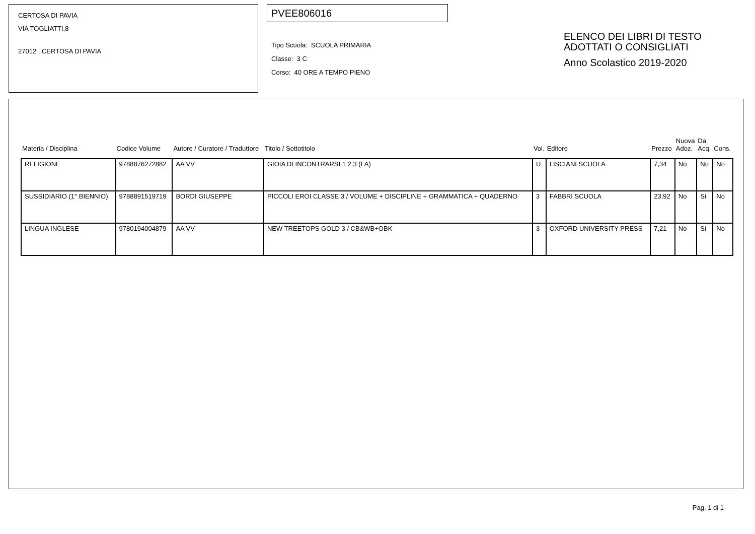CERTOSA DI PAVIA
VIA TOGLIATTI,8
27012 CERTOSA DI PAVIA
PVEE806016
Tipo Scuola: SCUOLA PRIMARIA
Classe: 3 C
Corso: 40 ORE A TEMPO PIENO
ELENCO DEI LIBRI DI TESTO
ADOTTATI O CONSIGLIATI
Anno Scolastico 2019-2020
| Materia / Disciplina | Codice Volume | Autore / Curatore / Traduttore | Titolo / Sottotitolo | Vol. | Editore | Prezzo | Nuova Adoz. | Da Acq. | Cons. |
| --- | --- | --- | --- | --- | --- | --- | --- | --- | --- |
| RELIGIONE | 9788876272882 | AA VV | GIOIA DI INCONTRARSI 1 2 3 (LA) | U | LISCIANI SCUOLA | 7,34 | No | No | No |
| SUSSIDIARIO (1° BIENNIO) | 9788891519719 | BORDI GIUSEPPE | PICCOLI EROI CLASSE 3 / VOLUME + DISCIPLINE + GRAMMATICA + QUADERNO | 3 | FABBRI SCUOLA | 23,92 | No | Si | No |
| LINGUA INGLESE | 9780194004879 | AA VV | NEW TREETOPS GOLD 3 / CB&WB+OBK | 3 | OXFORD UNIVERSITY PRESS | 7,21 | No | Si | No |
Pag. 1 di 1